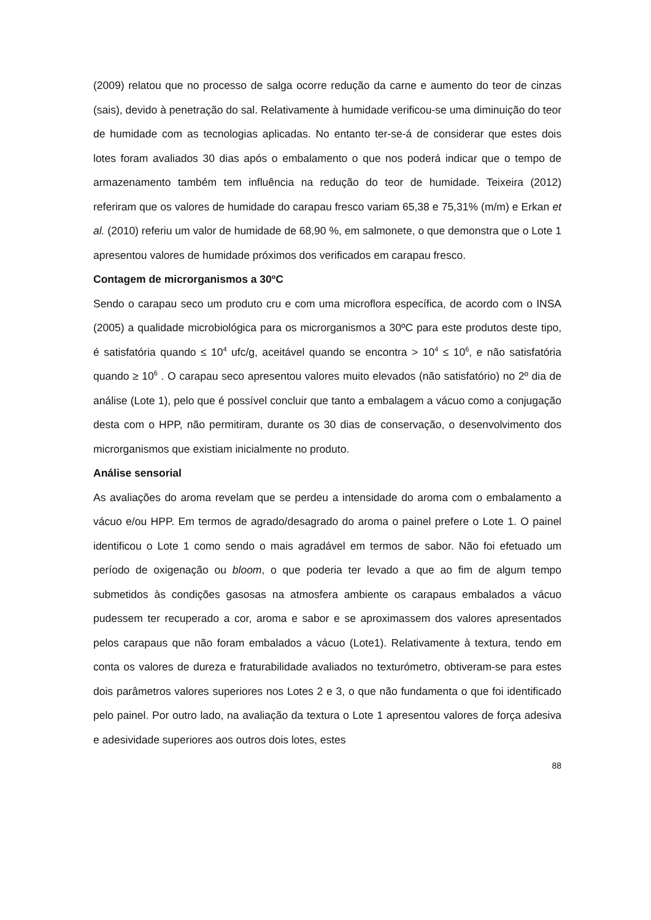(2009) relatou que no processo de salga ocorre redução da carne e aumento do teor de cinzas (sais), devido à penetração do sal. Relativamente à humidade verificou-se uma diminuição do teor de humidade com as tecnologias aplicadas. No entanto ter-se-á de considerar que estes dois lotes foram avaliados 30 dias após o embalamento o que nos poderá indicar que o tempo de armazenamento também tem influência na redução do teor de humidade. Teixeira (2012) referiram que os valores de humidade do carapau fresco variam 65,38 e 75,31% (m/m) e Erkan et al. (2010) referiu um valor de humidade de 68,90 %, em salmonete, o que demonstra que o Lote 1 apresentou valores de humidade próximos dos verificados em carapau fresco.
Contagem de microrganismos a 30ºC
Sendo o carapau seco um produto cru e com uma microflora específica, de acordo com o INSA (2005) a qualidade microbiológica para os microrganismos a 30ºC para este produtos deste tipo, é satisfatória quando ≤ 10<sup>4</sup> ufc/g, aceitável quando se encontra > 10<sup>4</sup> ≤ 10<sup>6</sup>, e não satisfatória quando ≥ 10<sup>6</sup> . O carapau seco apresentou valores muito elevados (não satisfatório) no 2º dia de análise (Lote 1), pelo que é possível concluir que tanto a embalagem a vácuo como a conjugação desta com o HPP, não permitiram, durante os 30 dias de conservação, o desenvolvimento dos microrganismos que existiam inicialmente no produto.
Análise sensorial
As avaliações do aroma revelam que se perdeu a intensidade do aroma com o embalamento a vácuo e/ou HPP. Em termos de agrado/desagrado do aroma o painel prefere o Lote 1. O painel identificou o Lote 1 como sendo o mais agradável em termos de sabor. Não foi efetuado um período de oxigenação ou bloom, o que poderia ter levado a que ao fim de algum tempo submetidos às condições gasosas na atmosfera ambiente os carapaus embalados a vácuo pudessem ter recuperado a cor, aroma e sabor e se aproximassem dos valores apresentados pelos carapaus que não foram embalados a vácuo (Lote1). Relativamente à textura, tendo em conta os valores de dureza e fraturabilidade avaliados no texturómetro, obtiveram-se para estes dois parâmetros valores superiores nos Lotes 2 e 3, o que não fundamenta o que foi identificado pelo painel. Por outro lado, na avaliação da textura o Lote 1 apresentou valores de força adesiva e adesividade superiores aos outros dois lotes, estes
88